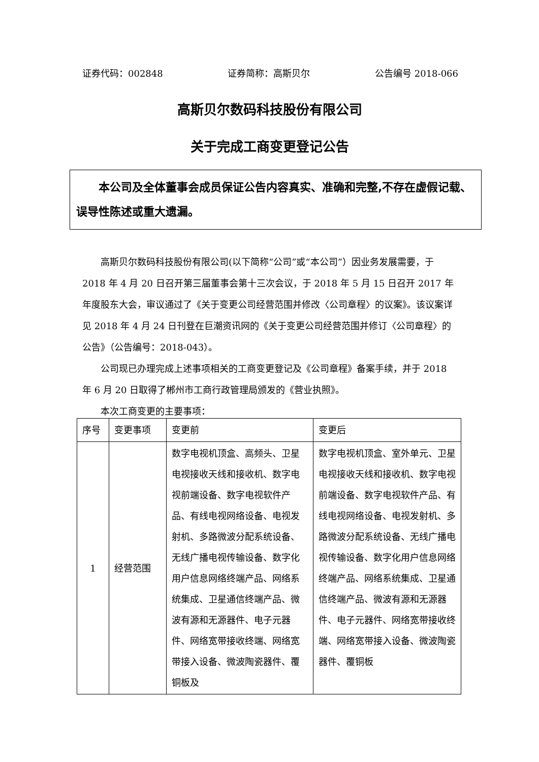证券代码：002848 证券简称：高斯贝尔 公告编号 2018-066
高斯贝尔数码科技股份有限公司
关于完成工商变更登记公告
  本公司及全体董事会成员保证公告内容真实、准确和完整,不存在虚假记载、误导性陈述或重大遗漏。
高斯贝尔数码科技股份有限公司(以下简称“公司”或“本公司”）因业务发展需要，于 2018 年 4 月 20 日召开第三届董事会第十三次会议，于 2018 年 5 月 15 日召开 2017 年年度股东大会，审议通过了《关于变更公司经营范围并修改〈公司章程〉的议案》。该议案详见 2018 年 4 月 24 日刊登在巨潮资讯网的《关于变更公司经营范围并修订〈公司章程〉的公告》（公告编号：2018-043）。
公司现已办理完成上述事项相关的工商变更登记及《公司章程》备案手续，并于 2018 年 6 月 20 日取得了郴州市工商行政管理局颁发的《营业执照》。
本次工商变更的主要事项：
| 序号 | 变更事项 | 变更前 | 变更后 |
| --- | --- | --- | --- |
| 1 | 经营范围 | 数字电视机顶盒、高频头、卫星电视接收天线和接收机、数字电视前端设备、数字电视软件产品、有线电视网络设备、电视发射机、多路微波分配系统设备、无线广播电视传输设备、数字化用户信息网络终端产品、网络系统集成、卫星通信终端产品、微波有源和无源器件、电子元器件、网络宽带接收终端、网络宽带接入设备、微波陶瓷器件、覆铜板及 | 数字电视机顶盒、室外单元、卫星电视接收天线和接收机、数字电视前端设备、数字电视软件产品、有线电视网络设备、电视发射机、多路微波分配系统设备、无线广播电视传输设备、数字化用户信息网络终端产品、网络系统集成、卫星通信终端产品、微波有源和无源器件、电子元器件、网络宽带接收终端、网络宽带接入设备、微波陶瓷器件、覆铜板 |